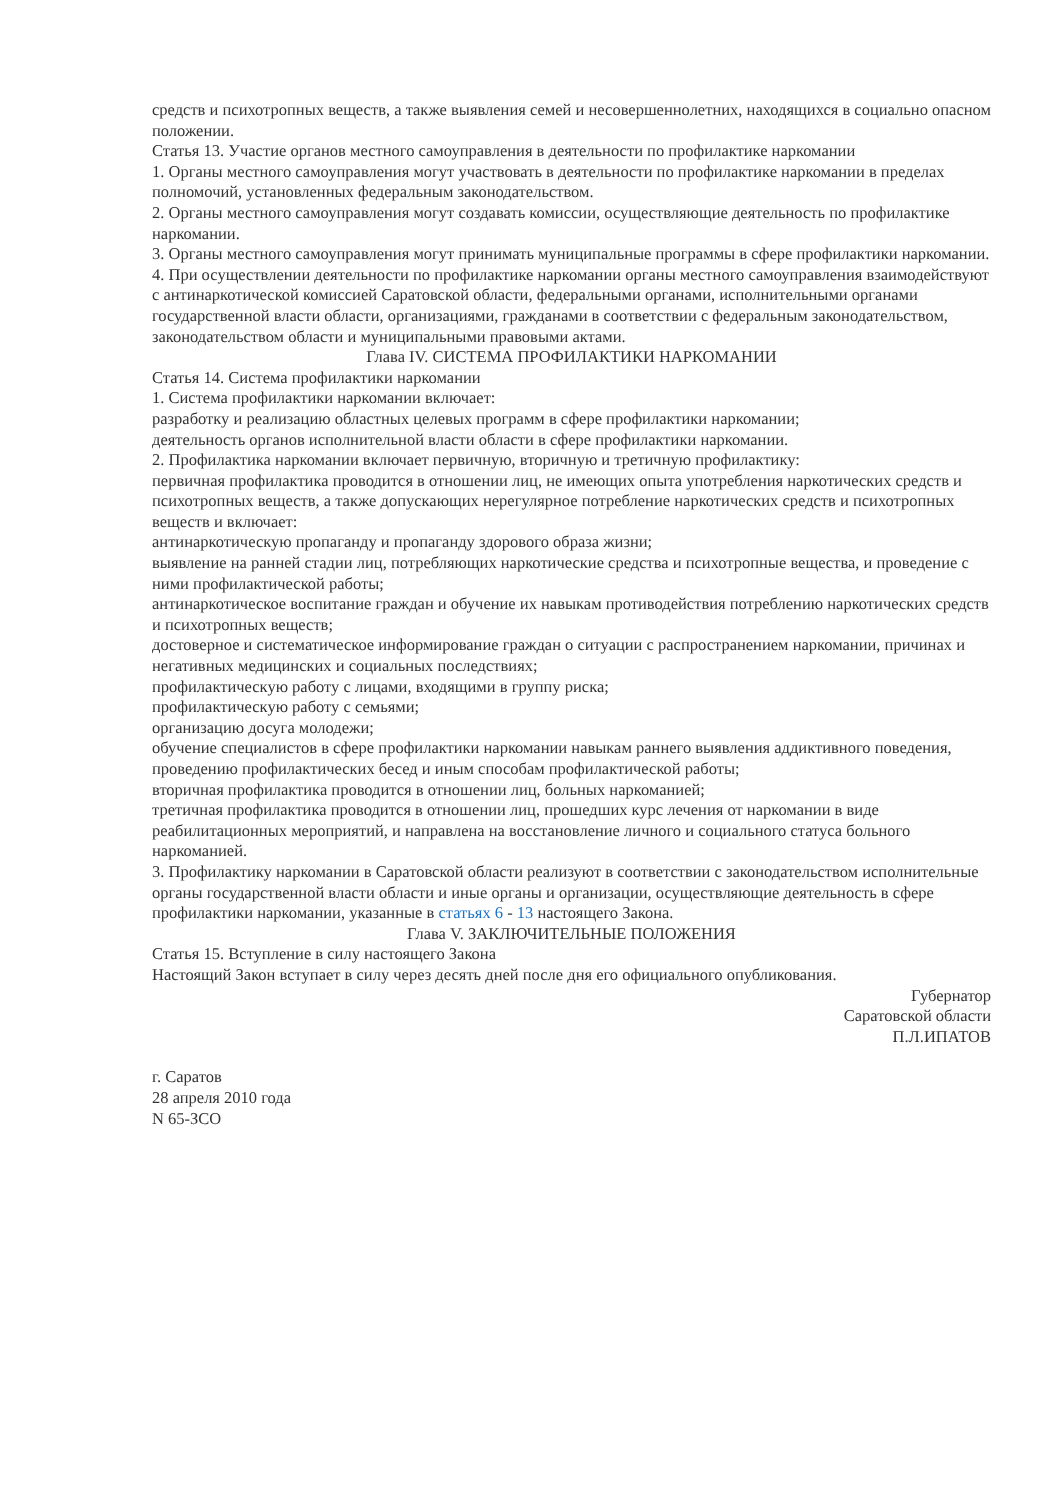средств и психотропных веществ, а также выявления семей и несовершеннолетних, находящихся в социально опасном положении.
Статья 13. Участие органов местного самоуправления в деятельности по профилактике наркомании
1. Органы местного самоуправления могут участвовать в деятельности по профилактике наркомании в пределах полномочий, установленных федеральным законодательством.
2. Органы местного самоуправления могут создавать комиссии, осуществляющие деятельность по профилактике наркомании.
3. Органы местного самоуправления могут принимать муниципальные программы в сфере профилактики наркомании.
4. При осуществлении деятельности по профилактике наркомании органы местного самоуправления взаимодействуют с антинаркотической комиссией Саратовской области, федеральными органами, исполнительными органами государственной власти области, организациями, гражданами в соответствии с федеральным законодательством, законодательством области и муниципальными правовыми актами.
Глава IV. СИСТЕМА ПРОФИЛАКТИКИ НАРКОМАНИИ
Статья 14. Система профилактики наркомании
1. Система профилактики наркомании включает:
разработку и реализацию областных целевых программ в сфере профилактики наркомании;
деятельность органов исполнительной власти области в сфере профилактики наркомании.
2. Профилактика наркомании включает первичную, вторичную и третичную профилактику:
первичная профилактика проводится в отношении лиц, не имеющих опыта употребления наркотических средств и психотропных веществ, а также допускающих нерегулярное потребление наркотических средств и психотропных веществ и включает:
антинаркотическую пропаганду и пропаганду здорового образа жизни;
выявление на ранней стадии лиц, потребляющих наркотические средства и психотропные вещества, и проведение с ними профилактической работы;
антинаркотическое воспитание граждан и обучение их навыкам противодействия потреблению наркотических средств и психотропных веществ;
достоверное и систематическое информирование граждан о ситуации с распространением наркомании, причинах и негативных медицинских и социальных последствиях;
профилактическую работу с лицами, входящими в группу риска;
профилактическую работу с семьями;
организацию досуга молодежи;
обучение специалистов в сфере профилактики наркомании навыкам раннего выявления аддиктивного поведения, проведению профилактических бесед и иным способам профилактической работы;
вторичная профилактика проводится в отношении лиц, больных наркоманией;
третичная профилактика проводится в отношении лиц, прошедших курс лечения от наркомании в виде реабилитационных мероприятий, и направлена на восстановление личного и социального статуса больного наркоманией.
3. Профилактику наркомании в Саратовской области реализуют в соответствии с законодательством исполнительные органы государственной власти области и иные органы и организации, осуществляющие деятельность в сфере профилактики наркомании, указанные в статьях 6 - 13 настоящего Закона.
Глава V. ЗАКЛЮЧИТЕЛЬНЫЕ ПОЛОЖЕНИЯ
Статья 15. Вступление в силу настоящего Закона
Настоящий Закон вступает в силу через десять дней после дня его официального опубликования.
Губернатор
Саратовской области
П.Л.ИПАТОВ
г. Саратов
28 апреля 2010 года
N 65-ЗСО